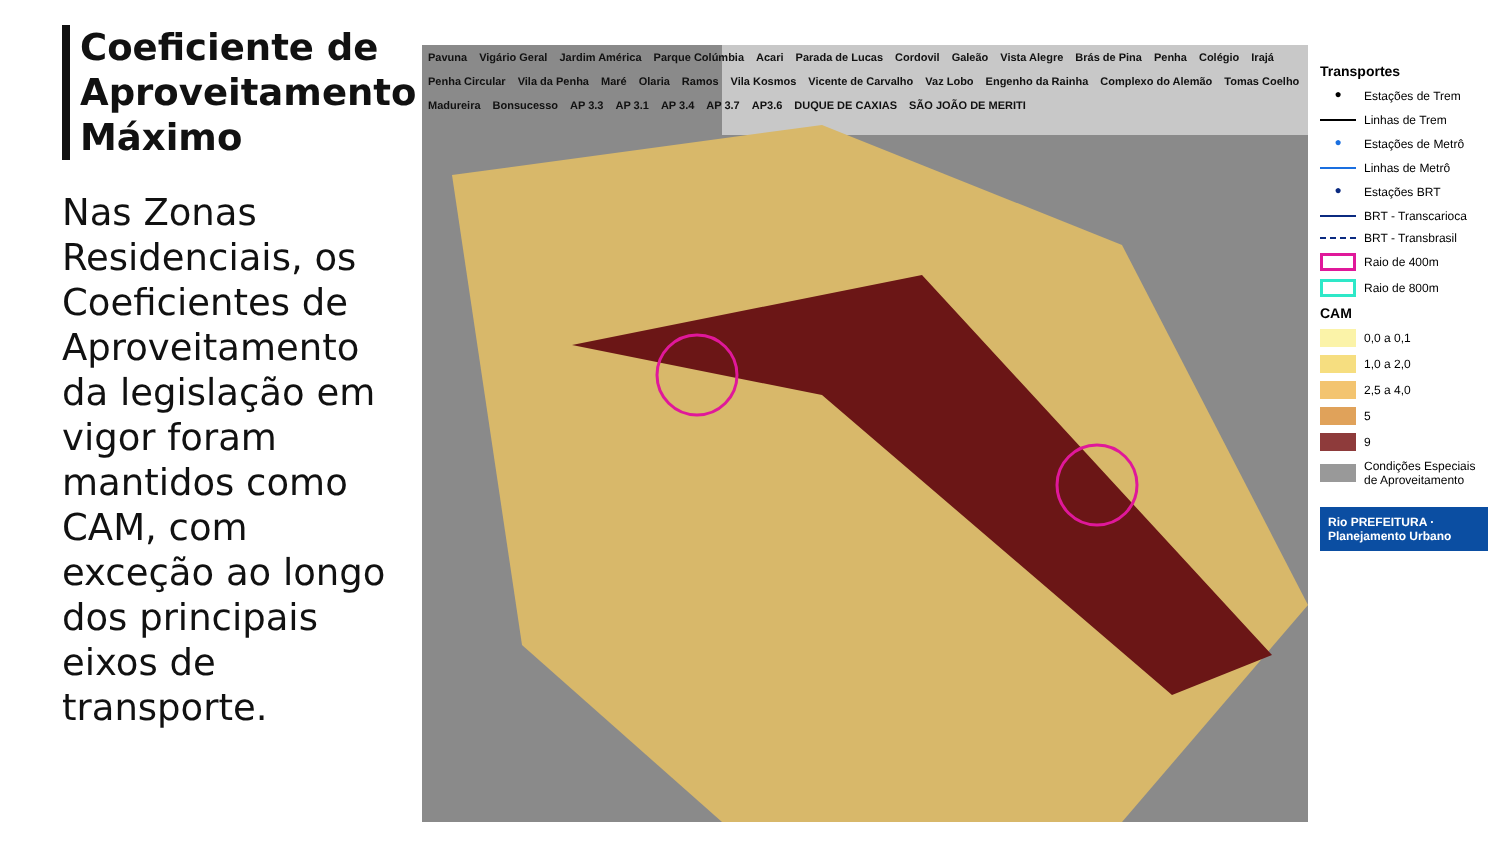Coeficiente de Aproveitamento Máximo
Nas Zonas Residenciais, os Coeficientes de Aproveitamento da legislação em vigor foram mantidos como CAM, com exceção ao longo dos principais eixos de transporte.
Pavuna Vigário Geral Jardim América Parque Colúmbia Acari Parada de Lucas Cordovil Galeão Vista Alegre Brás de Pina Penha Colégio Irajá Penha Circular Vila da Penha Maré Olaria Ramos Vila Kosmos Vicente de Carvalho Vaz Lobo Engenho da Rainha Complexo do Alemão Tomas Coelho Madureira Bonsucesso AP 3.3 AP 3.1 AP 3.4 AP 3.7 AP3.6 DUQUE DE CAXIAS SÃO JOÃO DE MERITI
Transportes
● Estações de Trem
Linhas de Trem
● Estações de Metrô
Linhas de Metrô
● Estações BRT
BRT - Transcarioca
BRT - Transbrasil
Raio de 400m
Raio de 800m
CAM
0,0 a 0,1
1,0 a 2,0
2,5 a 4,0
5
9
Condições Especiais de Aproveitamento
Rio PREFEITURA · Planejamento Urbano